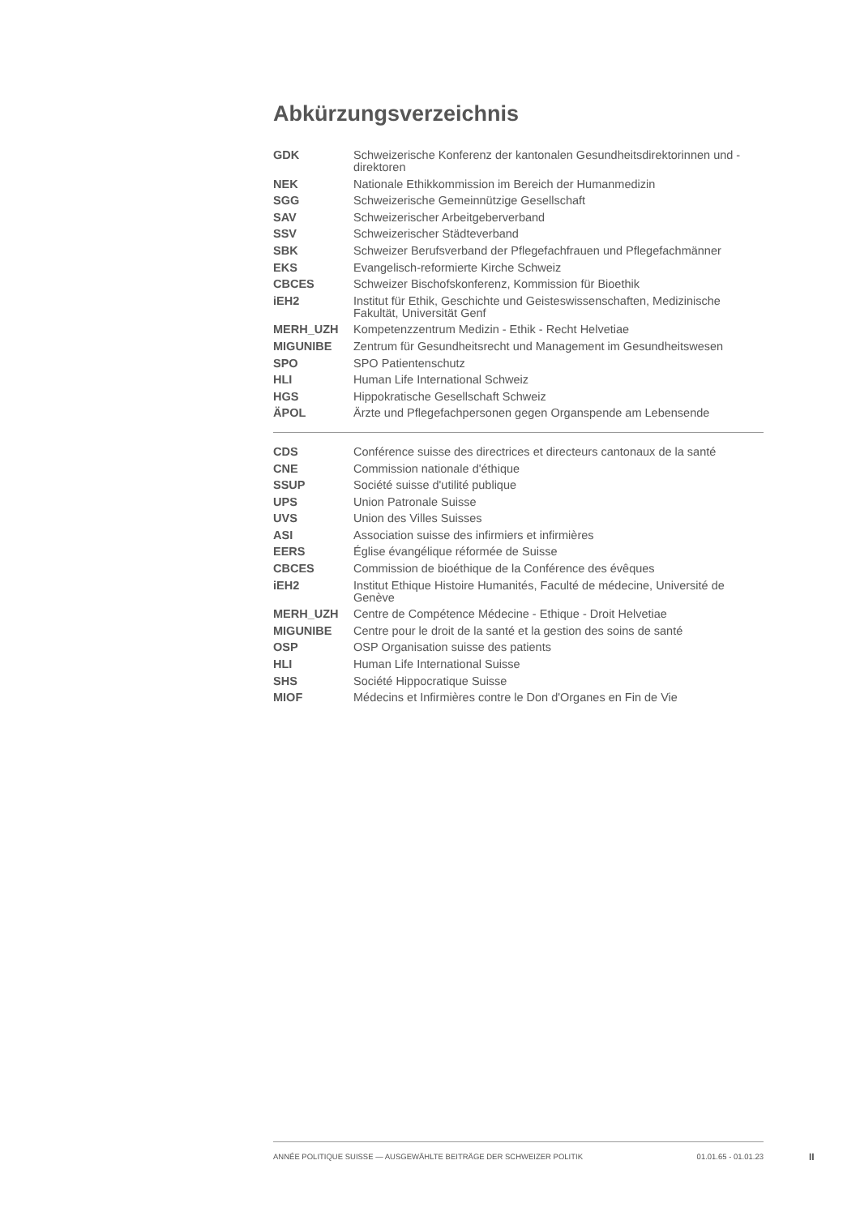Abkürzungsverzeichnis
| GDK | Schweizerische Konferenz der kantonalen Gesundheitsdirektorinnen und -direktoren |
| NEK | Nationale Ethikkommission im Bereich der Humanmedizin |
| SGG | Schweizerische Gemeinnützige Gesellschaft |
| SAV | Schweizerischer Arbeitgeberverband |
| SSV | Schweizerischer Städteverband |
| SBK | Schweizer Berufsverband der Pflegefachfrauen und Pflegefachmänner |
| EKS | Evangelisch-reformierte Kirche Schweiz |
| CBCES | Schweizer Bischofskonferenz, Kommission für Bioethik |
| iEH2 | Institut für Ethik, Geschichte und Geisteswissenschaften, Medizinische Fakultät, Universität Genf |
| MERH_UZH | Kompetenzzentrum Medizin - Ethik - Recht Helvetiae |
| MIGUNIBE | Zentrum für Gesundheitsrecht und Management im Gesundheitswesen |
| SPO | SPO Patientenschutz |
| HLI | Human Life International Schweiz |
| HGS | Hippokratische Gesellschaft Schweiz |
| ÄPOL | Ärzte und Pflegefachpersonen gegen Organspende am Lebensende |
| CDS | Conférence suisse des directrices et directeurs cantonaux de la santé |
| CNE | Commission nationale d'éthique |
| SSUP | Société suisse d'utilité publique |
| UPS | Union Patronale Suisse |
| UVS | Union des Villes Suisses |
| ASI | Association suisse des infirmiers et infirmières |
| EERS | Église évangélique réformée de Suisse |
| CBCES | Commission de bioéthique de la Conférence des évêques |
| iEH2 | Institut Ethique Histoire Humanités, Faculté de médecine, Université de Genève |
| MERH_UZH | Centre de Compétence Médecine - Ethique - Droit Helvetiae |
| MIGUNIBE | Centre pour le droit de la santé et la gestion des soins de santé |
| OSP | OSP Organisation suisse des patients |
| HLI | Human Life International Suisse |
| SHS | Société Hippocratique Suisse |
| MIOF | Médecins et Infirmières contre le Don d'Organes en Fin de Vie |
ANNÉE POLITIQUE SUISSE — AUSGEWÄHLTE BEITRÄGE DER SCHWEIZER POLITIK 01.01.65 - 01.01.23
II